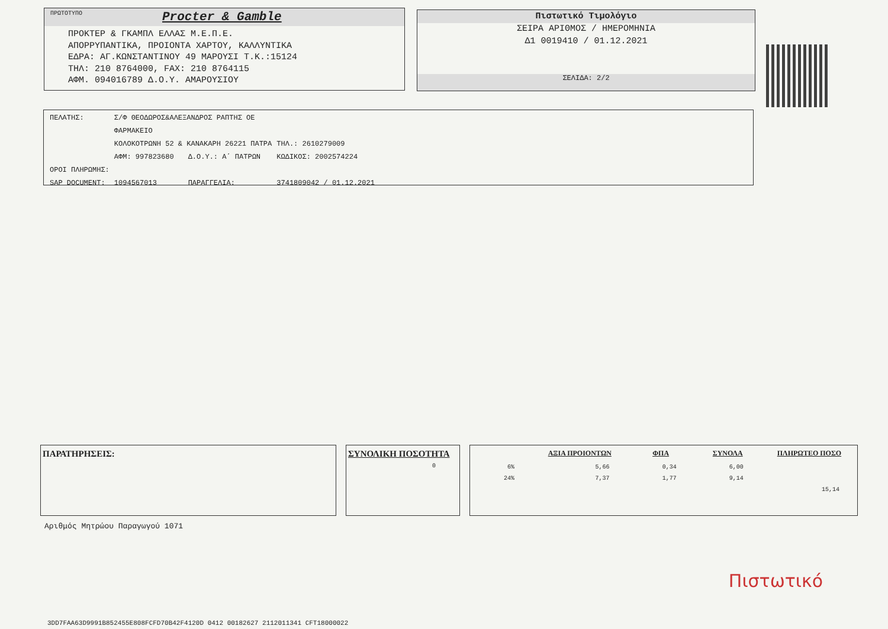ΠΡΩΤΟΤΥΠΟ Procter & Gamble
ΠΡΟΚΤΕΡ & ΓΚΑΜΠΛ ΕΛΛΑΣ Μ.Ε.Π.Ε.
ΑΠΟΡΡΥΠΑΝΤΙΚΑ, ΠΡΟΙΟΝΤΑ ΧΑΡΤΟΥ, ΚΑΛΛΥΝΤΙΚΑ
ΕΔΡΑ: ΑΓ.ΚΩΝΣΤΑΝΤΙΝΟΥ 49 ΜΑΡΟΥΣΙ Τ.Κ.:15124
ΤΗΛ: 210 8764000, FAX: 210 8764115
ΑΦΜ. 094016789 Δ.Ο.Υ. ΑΜΑΡΟΥΣΙΟΥ
Πιστωτικό Τιμολόγιο
ΣΕΙΡΑ ΑΡΙΘΜΟΣ / ΗΜΕΡΟΜΗΝΙΑ
Δ1 0019410 / 01.12.2021
ΣΕΛΙΔΑ: 2/2
| ΠΕΛΑΤΗΣ: | Σ/Φ ΘΕΟΔΩΡΟΣ&ΑΛΕΞΑΝΔΡΟΣ ΡΑΠΤΗΣ ΟΕ | | |
| | ΦΑΡΜΑΚΕΙΟ | | |
| | ΚΟΛΟΚΟΤΡΩΝΗ 52 & ΚΑΝΑΚΑΡΗ 26221 ΠΑΤΡΑ | | ΤΗΛ.: 2610279009 |
| | ΑΦΜ: 997823680 | Δ.Ο.Υ.: Α΄ ΠΑΤΡΩΝ | ΚΩΔΙΚΟΣ: 2002574224 |
| ΟΡΟΙ ΠΛΗΡΩΜΗΣ: | | | |
| SAP DOCUMENT: | 1094567013 | ΠΑΡΑΓΓΕΛΙΑ: | 3741809042 / 01.12.2021 |
ΠΑΡΑΤΗΡΗΣΕΙΣ: ΣΥΝΟΛΙΚΗ ΠΟΣΟΤΗΤΑ
0
| | ΑΞΙΑ ΠΡΟΙΟΝΤΩΝ | ΦΠΑ | ΣΥΝΟΛΑ | ΠΛΗΡΩΤΕΟ ΠΟΣΟ |
| --- | --- | --- | --- | --- |
| 6% | 5,66 | 0,34 | 6,00 | |
| 24% | 7,37 | 1,77 | 9,14 | |
| | | | | 15,14 |
Αριθμός Μητρώου Παραγωγού 1071
3DD7FAA63D9991B852455E808FCFD70B42F4120D 0412 00182627 2112011341 CFT18000022
Πιστωτικό